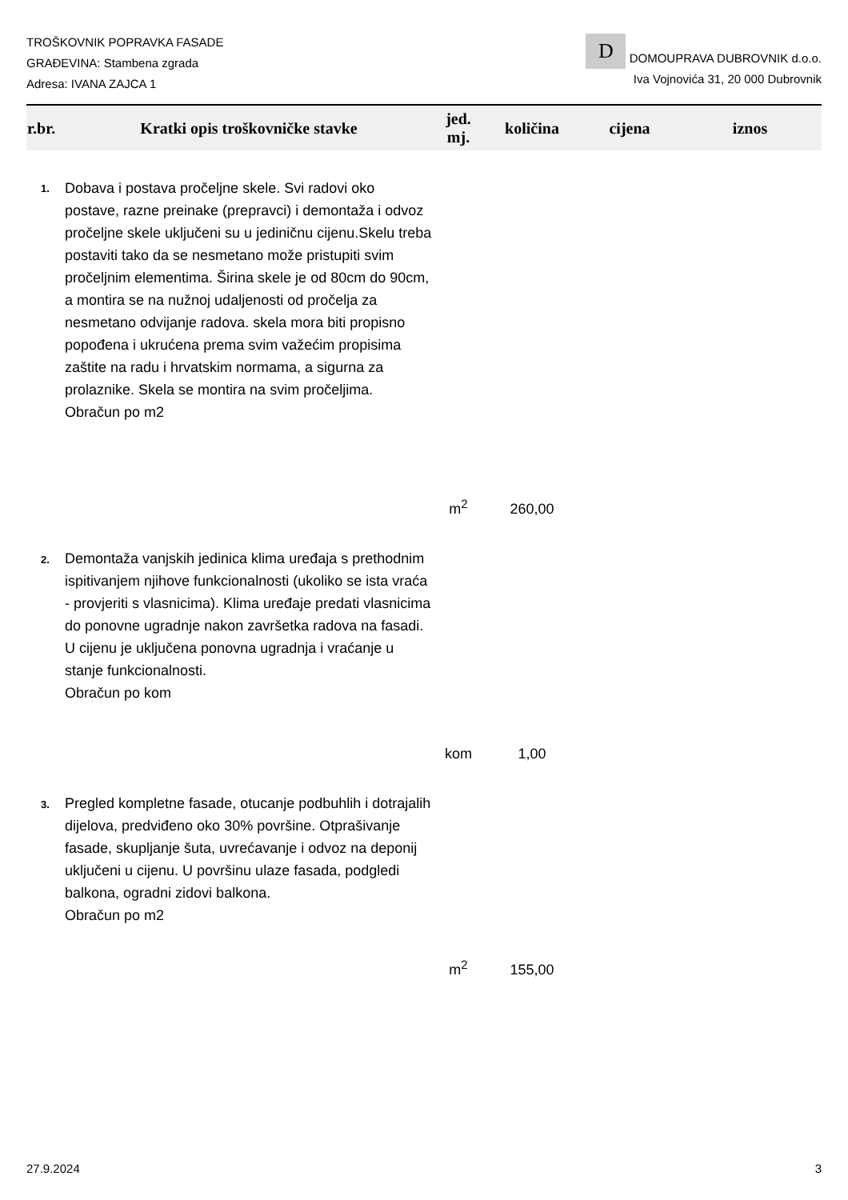TROŠKOVNIK POPRAVKA FASADE
GRAĐEVINA: Stambena zgrada
Adresa: IVANA ZAJCA 1
D DOMOUPRAVA DUBROVNIK d.o.o.
Iva Vojnovića 31, 20 000 Dubrovnik
| r.br. | Kratki opis troškovničke stavke | jed. mj. | količina | cijena | iznos |
| --- | --- | --- | --- | --- | --- |
| 1. | Dobava i postava pročeljne skele. Svi radovi oko postave, razne preinake (prepravci) i demontaža i odvoz pročeljne skele uključeni su u jediničnu cijenu.Skelu treba postaviti tako da se nesmetano može pristupiti svim pročeljnim elementima. Širina skele je od 80cm do 90cm, a montira se na nužnoj udaljenosti od pročelja za nesmetano odvijanje radova. skela mora biti propisno popođena i ukrućena prema svim važećim propisima zaštite na radu i hrvatskim normama, a sigurna za prolaznike. Skela se montira na svim pročeljima. Obračun po m2 | m<sup>2</sup> | 260,00 | | |
| 2. | Demontaža vanjskih jedinica klima uređaja s prethodnim ispitivanjem njihove funkcionalnosti (ukoliko se ista vraća - provjeriti s vlasnicima). Klima uređaje predati vlasnicima do ponovne ugradnje nakon završetka radova na fasadi. U cijenu je uključena ponovna ugradnja i vraćanje u stanje funkcionalnosti. Obračun po kom | kom | 1,00 | | |
| 3. | Pregled kompletne fasade, otucanje podbuhlih i dotrajalih dijelova, predviđeno oko 30% površine. Otprašivanje fasade, skupljanje šuta, uvrećavanje i odvoz na deponij uključeni u cijenu. U površinu ulaze fasada, podgledi balkona, ogradni zidovi balkona. Obračun po m2 | m<sup>2</sup> | 155,00 | | |
27.9.2024 3